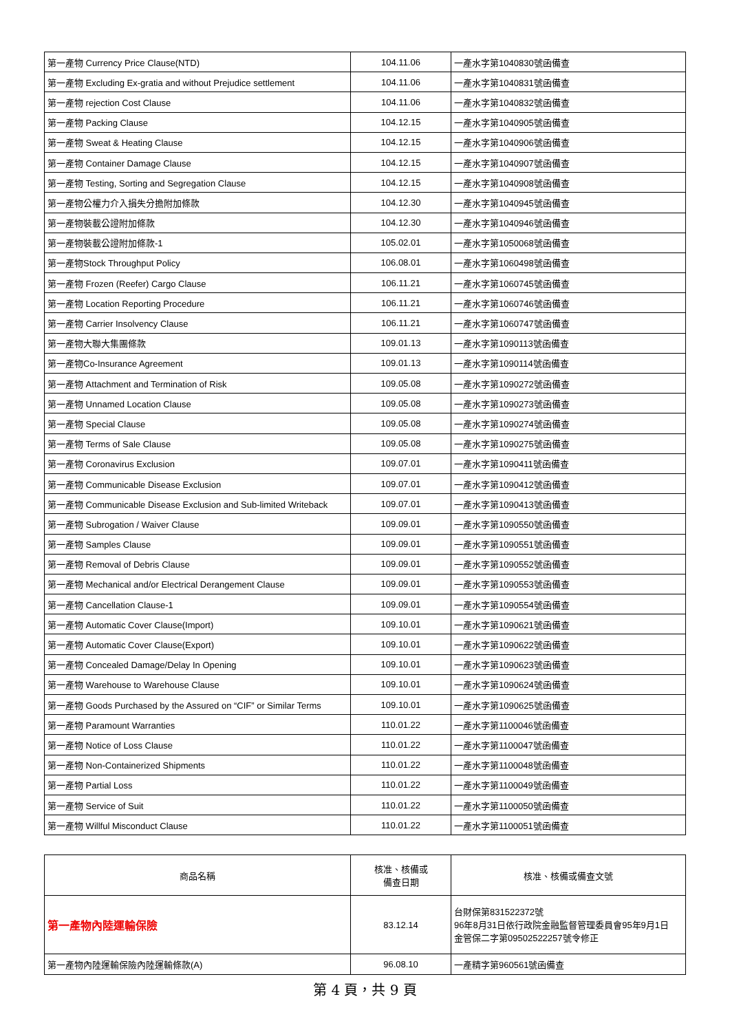| 第一產物 Currency Price Clause(NTD) | 104.11.06 | 一產水字第1040830號函備查 |
| 第一產物 Excluding Ex-gratia and without Prejudice settlement | 104.11.06 | 一產水字第1040831號函備查 |
| 第一產物 rejection Cost Clause | 104.11.06 | 一產水字第1040832號函備查 |
| 第一產物 Packing Clause | 104.12.15 | 一產水字第1040905號函備查 |
| 第一產物 Sweat & Heating Clause | 104.12.15 | 一產水字第1040906號函備查 |
| 第一產物 Container Damage Clause | 104.12.15 | 一產水字第1040907號函備查 |
| 第一產物 Testing, Sorting and Segregation Clause | 104.12.15 | 一產水字第1040908號函備查 |
| 第一產物公權力介入損失分擔附加條款 | 104.12.30 | 一產水字第1040945號函備查 |
| 第一產物裝載公證附加條款 | 104.12.30 | 一產水字第1040946號函備查 |
| 第一產物裝載公證附加條款-1 | 105.02.01 | 一產水字第1050068號函備查 |
| 第一產物Stock Throughput Policy | 106.08.01 | 一產水字第1060498號函備查 |
| 第一產物 Frozen (Reefer) Cargo Clause | 106.11.21 | 一產水字第1060745號函備查 |
| 第一產物 Location Reporting Procedure | 106.11.21 | 一產水字第1060746號函備查 |
| 第一產物 Carrier Insolvency Clause | 106.11.21 | 一產水字第1060747號函備查 |
| 第一產物大聯大集團條款 | 109.01.13 | 一產水字第1090113號函備查 |
| 第一產物Co-Insurance Agreement | 109.01.13 | 一產水字第1090114號函備查 |
| 第一產物 Attachment and Termination of Risk | 109.05.08 | 一產水字第1090272號函備查 |
| 第一產物 Unnamed Location Clause | 109.05.08 | 一產水字第1090273號函備查 |
| 第一產物 Special Clause | 109.05.08 | 一產水字第1090274號函備查 |
| 第一產物 Terms of Sale Clause | 109.05.08 | 一產水字第1090275號函備查 |
| 第一產物 Coronavirus Exclusion | 109.07.01 | 一產水字第1090411號函備查 |
| 第一產物 Communicable Disease Exclusion | 109.07.01 | 一產水字第1090412號函備查 |
| 第一產物 Communicable Disease Exclusion and Sub-limited Writeback | 109.07.01 | 一產水字第1090413號函備查 |
| 第一產物 Subrogation / Waiver Clause | 109.09.01 | 一產水字第1090550號函備查 |
| 第一產物 Samples Clause | 109.09.01 | 一產水字第1090551號函備查 |
| 第一產物 Removal of Debris Clause | 109.09.01 | 一產水字第1090552號函備查 |
| 第一產物 Mechanical and/or Electrical Derangement Clause | 109.09.01 | 一產水字第1090553號函備查 |
| 第一產物 Cancellation Clause-1 | 109.09.01 | 一產水字第1090554號函備查 |
| 第一產物 Automatic Cover Clause(Import) | 109.10.01 | 一產水字第1090621號函備查 |
| 第一產物 Automatic Cover Clause(Export) | 109.10.01 | 一產水字第1090622號函備查 |
| 第一產物 Concealed Damage/Delay In Opening | 109.10.01 | 一產水字第1090623號函備查 |
| 第一產物 Warehouse to Warehouse Clause | 109.10.01 | 一產水字第1090624號函備查 |
| 第一產物 Goods Purchased by the Assured on “CIF” or Similar Terms | 109.10.01 | 一產水字第1090625號函備查 |
| 第一產物 Paramount Warranties | 110.01.22 | 一產水字第1100046號函備查 |
| 第一產物 Notice of Loss Clause | 110.01.22 | 一產水字第1100047號函備查 |
| 第一產物 Non-Containerized Shipments | 110.01.22 | 一產水字第1100048號函備查 |
| 第一產物 Partial Loss | 110.01.22 | 一產水字第1100049號函備查 |
| 第一產物 Service of Suit | 110.01.22 | 一產水字第1100050號函備查 |
| 第一產物 Willful Misconduct Clause | 110.01.22 | 一產水字第1100051號函備查 |
| 商品名稱 | 核准、核備或 備查日期 | 核准、核備或備查文號 |
| --- | --- | --- |
| 第一產物內陸運輸保險 | 83.12.14 | 台財保第831522372號 96年8月31日依行政院金融監督管理委員會95年9月1日 金管保二字第09502522257號令修正 |
| 第一產物內陸運輸保險內陸運輸條款(A) | 96.08.10 | 一產精字第960561號函備查 |
第 4 頁，共 9 頁